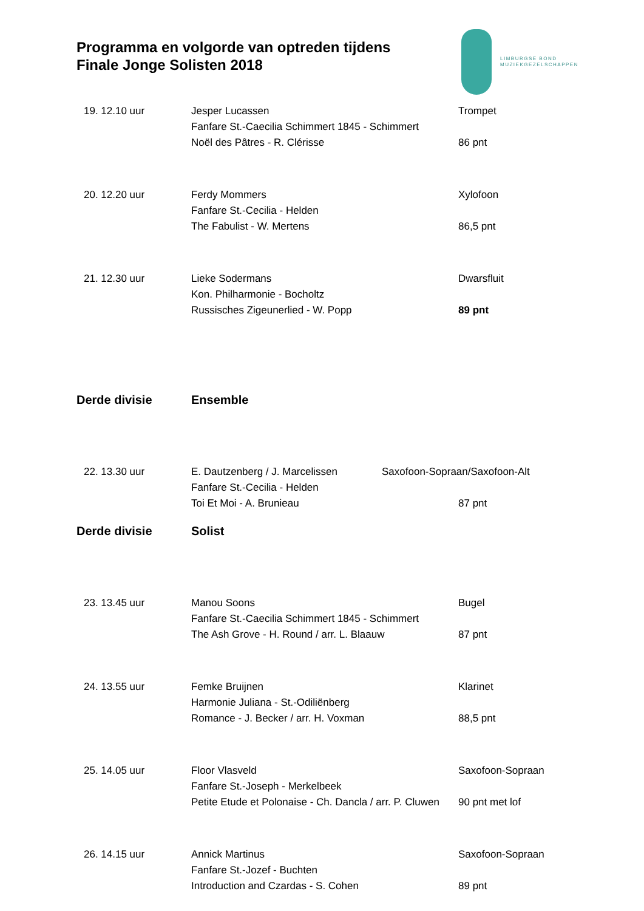Programma en volgorde van optreden tijdens
Finale Jonge Solisten 2018
LIMBURGSE BOND
MUZIEKGEZELSCHAPPEN
| 19. 12.10 uur | Jesper Lucassen | Trompet |
| | Fanfare St.-Caecilia Schimmert 1845 - Schimmert | |
| | Noël des Pâtres - R. Clérisse | 86 pnt |
| 20. 12.20 uur | Ferdy Mommers | Xylofoon |
| | Fanfare St.-Cecilia - Helden | |
| | The Fabulist - W. Mertens | 86,5 pnt |
| 21. 12.30 uur | Lieke Sodermans | Dwarsfluit |
| | Kon. Philharmonie - Bocholtz | |
| | Russisches Zigeunerlied - W. Popp | 89 pnt |
| Derde divisie | Ensemble | |
| 22. 13.30 uur | E. Dautzenberg / J. Marcelissen | Saxofoon-Sopraan/Saxofoon-Alt |
| | Fanfare St.-Cecilia - Helden | |
| | Toi Et Moi - A. Brunieau | 87 pnt |
| Derde divisie | Solist | |
| 23. 13.45 uur | Manou Soons | Bugel |
| | Fanfare St.-Caecilia Schimmert 1845 - Schimmert | |
| | The Ash Grove - H. Round / arr. L. Blaauw | 87 pnt |
| 24. 13.55 uur | Femke Bruijnen | Klarinet |
| | Harmonie Juliana - St.-Odiliënberg | |
| | Romance - J. Becker / arr. H. Voxman | 88,5 pnt |
| 25. 14.05 uur | Floor Vlasveld | Saxofoon-Sopraan |
| | Fanfare St.-Joseph - Merkelbeek | |
| | Petite Etude et Polonaise - Ch. Dancla / arr. P. Cluwen | 90 pnt met lof |
| 26. 14.15 uur | Annick Martinus | Saxofoon-Sopraan |
| | Fanfare St.-Jozef - Buchten | |
| | Introduction and Czardas - S. Cohen | 89 pnt |